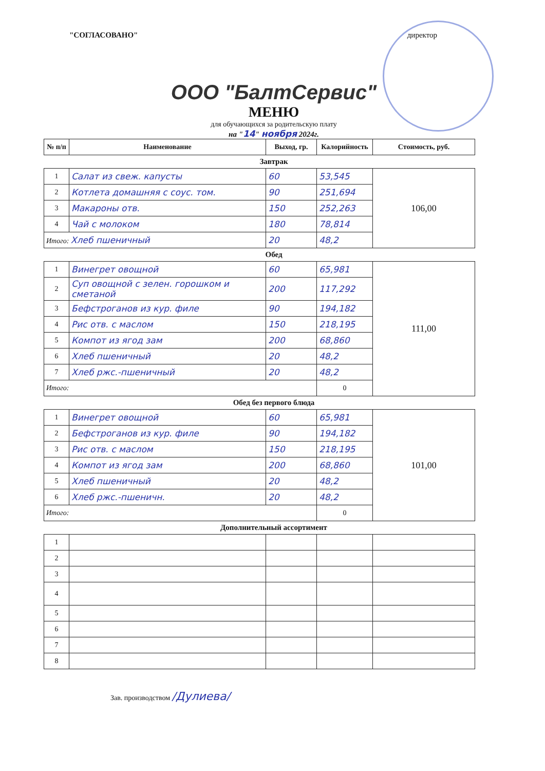"СОГЛАСОВАНО" директор
ООО "БалтСервис"
МЕНЮ
для обучающихся за родительскую плату
на "14" ноября 2024г.
| № п/п | Наименование | Выход, гр. | Калорийность | Стоимость, руб. |
| --- | --- | --- | --- | --- |
Завтрак
| 1 | Салат из свеж. капусты | 60 | 53,545 | 106,00 |
| 2 | Котлета домашняя с соус. том. | 90 | 251,694 | |
| 3 | Макароны отв. | 150 | 252,263 | |
| 4 | Чай с молоком | 180 | 78,814 | |
| Итого: Хлеб пшеничный | | 20 | 48,2 | |
Обед
| 1 | Винегрет овощной | 60 | 65,981 | 111,00 |
| 2 | Суп овощной с зелен. горошком и сметаной | 200 | 117,292 | |
| 3 | Бефстроганов из кур. филе | 90 | 194,182 | |
| 4 | Рис отв. с маслом | 150 | 218,195 | |
| 5 | Компот из ягод зам | 200 | 68,860 | |
| 6 | Хлеб пшеничный | 20 | 48,2 | |
| 7 | Хлеб ржс.-пшеничный | 20 | 48,2 | |
| Итого: | | | 0 | |
Обед без первого блюда
| 1 | Винегрет овощной | 60 | 65,981 | 101,00 |
| 2 | Бефстроганов из кур. филе | 90 | 194,182 | |
| 3 | Рис отв. с маслом | 150 | 218,195 | |
| 4 | Компот из ягод зам | 200 | 68,860 | |
| 5 | Хлеб пшеничный | 20 | 48,2 | |
| 6 | Хлеб ржс.-пшеничн. | 20 | 48,2 | |
| Итого: | | | 0 | |
Дополнительный ассортимент
| 1 | | | | |
| 2 | | | | |
| 3 | | | | |
| 4 | | | | |
| 5 | | | | |
| 6 | | | | |
| 7 | | | | |
| 8 | | | | |
Зав. производством /Дулиева/